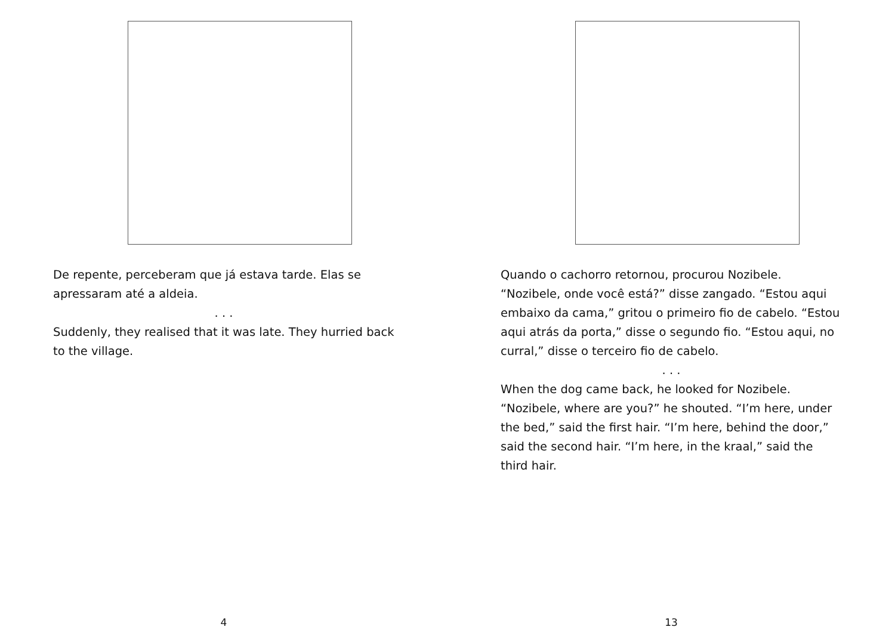De repente, perceberam que já estava tarde. Elas se apressaram até a aldeia.
. . .
Suddenly, they realised that it was late. They hurried back to the village.
4
Quando o cachorro retornou, procurou Nozibele. “Nozibele, onde você está?” disse zangado. “Estou aqui embaixo da cama,” gritou o primeiro fio de cabelo. “Estou aqui atrás da porta,” disse o segundo fio. “Estou aqui, no curral,” disse o terceiro fio de cabelo.
. . .
When the dog came back, he looked for Nozibele. “Nozibele, where are you?” he shouted. “I’m here, under the bed,” said the first hair. “I’m here, behind the door,” said the second hair. “I’m here, in the kraal,” said the third hair.
13